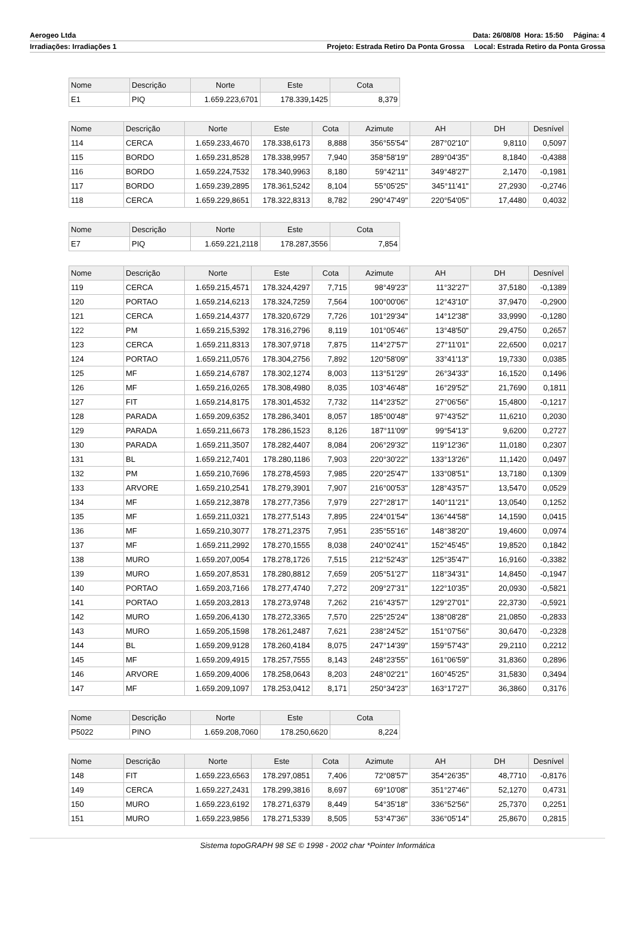Aerogeo Ltda Data: 26/08/08 Hora: 15:50 Página: 4
Irradiações: Irradiações 1 Projeto: Estrada Retiro Da Ponta Grossa Local: Estrada Retiro da Ponta Grossa
| Nome | Descrição | Norte | Este | Cota |
| --- | --- | --- | --- | --- |
| E1 | PIQ | 1.659.223,6701 | 178.339,1425 | 8,379 |
| Nome | Descrição | Norte | Este | Cota | Azimute | AH | DH | Desnível |
| --- | --- | --- | --- | --- | --- | --- | --- | --- |
| 114 | CERCA | 1.659.233,4670 | 178.338,6173 | 8,888 | 356°55'54" | 287°02'10" | 9,8110 | 0,5097 |
| 115 | BORDO | 1.659.231,8528 | 178.338,9957 | 7,940 | 358°58'19" | 289°04'35" | 8,1840 | -0,4388 |
| 116 | BORDO | 1.659.224,7532 | 178.340,9963 | 8,180 | 59°42'11" | 349°48'27" | 2,1470 | -0,1981 |
| 117 | BORDO | 1.659.239,2895 | 178.361,5242 | 8,104 | 55°05'25" | 345°11'41" | 27,2930 | -0,2746 |
| 118 | CERCA | 1.659.229,8651 | 178.322,8313 | 8,782 | 290°47'49" | 220°54'05" | 17,4480 | 0,4032 |
| Nome | Descrição | Norte | Este | Cota |
| --- | --- | --- | --- | --- |
| E7 | PIQ | 1.659.221,2118 | 178.287,3556 | 7,854 |
| Nome | Descrição | Norte | Este | Cota | Azimute | AH | DH | Desnível |
| --- | --- | --- | --- | --- | --- | --- | --- | --- |
| 119 | CERCA | 1.659.215,4571 | 178.324,4297 | 7,715 | 98°49'23" | 11°32'27" | 37,5180 | -0,1389 |
| 120 | PORTAO | 1.659.214,6213 | 178.324,7259 | 7,564 | 100°00'06" | 12°43'10" | 37,9470 | -0,2900 |
| 121 | CERCA | 1.659.214,4377 | 178.320,6729 | 7,726 | 101°29'34" | 14°12'38" | 33,9990 | -0,1280 |
| 122 | PM | 1.659.215,5392 | 178.316,2796 | 8,119 | 101°05'46" | 13°48'50" | 29,4750 | 0,2657 |
| 123 | CERCA | 1.659.211,8313 | 178.307,9718 | 7,875 | 114°27'57" | 27°11'01" | 22,6500 | 0,0217 |
| 124 | PORTAO | 1.659.211,0576 | 178.304,2756 | 7,892 | 120°58'09" | 33°41'13" | 19,7330 | 0,0385 |
| 125 | MF | 1.659.214,6787 | 178.302,1274 | 8,003 | 113°51'29" | 26°34'33" | 16,1520 | 0,1496 |
| 126 | MF | 1.659.216,0265 | 178.308,4980 | 8,035 | 103°46'48" | 16°29'52" | 21,7690 | 0,1811 |
| 127 | FIT | 1.659.214,8175 | 178.301,4532 | 7,732 | 114°23'52" | 27°06'56" | 15,4800 | -0,1217 |
| 128 | PARADA | 1.659.209,6352 | 178.286,3401 | 8,057 | 185°00'48" | 97°43'52" | 11,6210 | 0,2030 |
| 129 | PARADA | 1.659.211,6673 | 178.286,1523 | 8,126 | 187°11'09" | 99°54'13" | 9,6200 | 0,2727 |
| 130 | PARADA | 1.659.211,3507 | 178.282,4407 | 8,084 | 206°29'32" | 119°12'36" | 11,0180 | 0,2307 |
| 131 | BL | 1.659.212,7401 | 178.280,1186 | 7,903 | 220°30'22" | 133°13'26" | 11,1420 | 0,0497 |
| 132 | PM | 1.659.210,7696 | 178.278,4593 | 7,985 | 220°25'47" | 133°08'51" | 13,7180 | 0,1309 |
| 133 | ARVORE | 1.659.210,2541 | 178.279,3901 | 7,907 | 216°00'53" | 128°43'57" | 13,5470 | 0,0529 |
| 134 | MF | 1.659.212,3878 | 178.277,7356 | 7,979 | 227°28'17" | 140°11'21" | 13,0540 | 0,1252 |
| 135 | MF | 1.659.211,0321 | 178.277,5143 | 7,895 | 224°01'54" | 136°44'58" | 14,1590 | 0,0415 |
| 136 | MF | 1.659.210,3077 | 178.271,2375 | 7,951 | 235°55'16" | 148°38'20" | 19,4600 | 0,0974 |
| 137 | MF | 1.659.211,2992 | 178.270,1555 | 8,038 | 240°02'41" | 152°45'45" | 19,8520 | 0,1842 |
| 138 | MURO | 1.659.207,0054 | 178.278,1726 | 7,515 | 212°52'43" | 125°35'47" | 16,9160 | -0,3382 |
| 139 | MURO | 1.659.207,8531 | 178.280,8812 | 7,659 | 205°51'27" | 118°34'31" | 14,8450 | -0,1947 |
| 140 | PORTAO | 1.659.203,7166 | 178.277,4740 | 7,272 | 209°27'31" | 122°10'35" | 20,0930 | -0,5821 |
| 141 | PORTAO | 1.659.203,2813 | 178.273,9748 | 7,262 | 216°43'57" | 129°27'01" | 22,3730 | -0,5921 |
| 142 | MURO | 1.659.206,4130 | 178.272,3365 | 7,570 | 225°25'24" | 138°08'28" | 21,0850 | -0,2833 |
| 143 | MURO | 1.659.205,1598 | 178.261,2487 | 7,621 | 238°24'52" | 151°07'56" | 30,6470 | -0,2328 |
| 144 | BL | 1.659.209,9128 | 178.260,4184 | 8,075 | 247°14'39" | 159°57'43" | 29,2110 | 0,2212 |
| 145 | MF | 1.659.209,4915 | 178.257,7555 | 8,143 | 248°23'55" | 161°06'59" | 31,8360 | 0,2896 |
| 146 | ARVORE | 1.659.209,4006 | 178.258,0643 | 8,203 | 248°02'21" | 160°45'25" | 31,5830 | 0,3494 |
| 147 | MF | 1.659.209,1097 | 178.253,0412 | 8,171 | 250°34'23" | 163°17'27" | 36,3860 | 0,3176 |
| Nome | Descrição | Norte | Este | Cota |
| --- | --- | --- | --- | --- |
| P5022 | PINO | 1.659.208,7060 | 178.250,6620 | 8,224 |
| Nome | Descrição | Norte | Este | Cota | Azimute | AH | DH | Desnível |
| --- | --- | --- | --- | --- | --- | --- | --- | --- |
| 148 | FIT | 1.659.223,6563 | 178.297,0851 | 7,406 | 72°08'57" | 354°26'35" | 48,7710 | -0,8176 |
| 149 | CERCA | 1.659.227,2431 | 178.299,3816 | 8,697 | 69°10'08" | 351°27'46" | 52,1270 | 0,4731 |
| 150 | MURO | 1.659.223,6192 | 178.271,6379 | 8,449 | 54°35'18" | 336°52'56" | 25,7370 | 0,2251 |
| 151 | MURO | 1.659.223,9856 | 178.271,5339 | 8,505 | 53°47'36" | 336°05'14" | 25,8670 | 0,2815 |
Sistema topoGRAPH 98 SE © 1998 - 2002 char *Pointer Informática